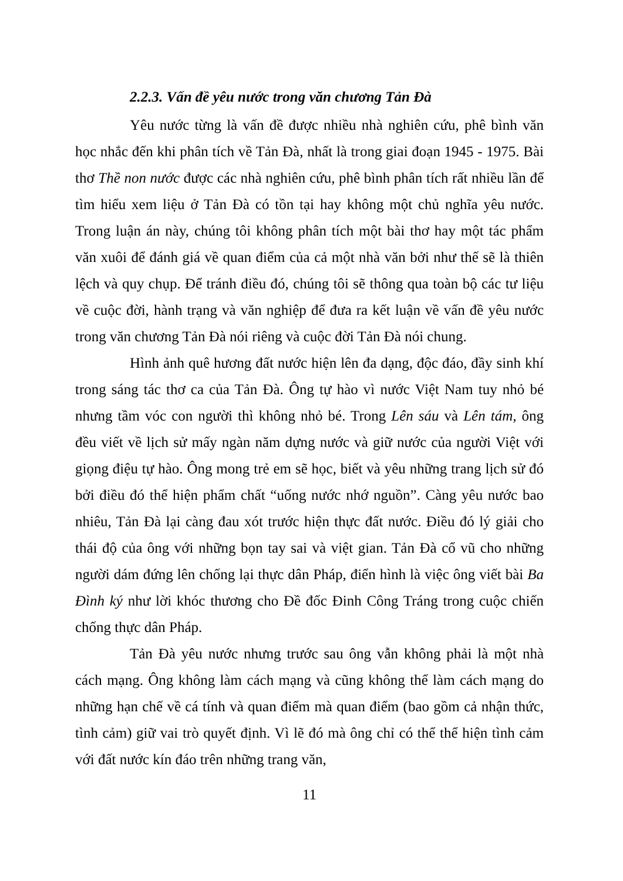2.2.3. Vấn đề yêu nước trong văn chương Tản Đà
Yêu nước từng là vấn đề được nhiều nhà nghiên cứu, phê bình văn học nhắc đến khi phân tích về Tản Đà, nhất là trong giai đoạn 1945 - 1975. Bài thơ Thề non nước được các nhà nghiên cứu, phê bình phân tích rất nhiều lần để tìm hiểu xem liệu ở Tản Đà có tồn tại hay không một chủ nghĩa yêu nước. Trong luận án này, chúng tôi không phân tích một bài thơ hay một tác phẩm văn xuôi để đánh giá về quan điểm của cả một nhà văn bởi như thế sẽ là thiên lệch và quy chụp. Để tránh điều đó, chúng tôi sẽ thông qua toàn bộ các tư liệu về cuộc đời, hành trạng và văn nghiệp để đưa ra kết luận về vấn đề yêu nước trong văn chương Tản Đà nói riêng và cuộc đời Tản Đà nói chung.
Hình ảnh quê hương đất nước hiện lên đa dạng, độc đáo, đầy sinh khí trong sáng tác thơ ca của Tản Đà. Ông tự hào vì nước Việt Nam tuy nhỏ bé nhưng tầm vóc con người thì không nhỏ bé. Trong Lên sáu và Lên tám, ông đều viết về lịch sử mấy ngàn năm dựng nước và giữ nước của người Việt với giọng điệu tự hào. Ông mong trẻ em sẽ học, biết và yêu những trang lịch sử đó bởi điều đó thể hiện phẩm chất “uống nước nhớ nguồn”. Càng yêu nước bao nhiêu, Tản Đà lại càng đau xót trước hiện thực đất nước. Điều đó lý giải cho thái độ của ông với những bọn tay sai và việt gian. Tản Đà cổ vũ cho những người dám đứng lên chống lại thực dân Pháp, điển hình là việc ông viết bài Ba Đình ký như lời khóc thương cho Đề đốc Đinh Công Tráng trong cuộc chiến chống thực dân Pháp.
Tản Đà yêu nước nhưng trước sau ông vẫn không phải là một nhà cách mạng. Ông không làm cách mạng và cũng không thể làm cách mạng do những hạn chế về cá tính và quan điểm mà quan điểm (bao gồm cả nhận thức, tình cảm) giữ vai trò quyết định. Vì lẽ đó mà ông chỉ có thể thể hiện tình cảm với đất nước kín đáo trên những trang văn,
11